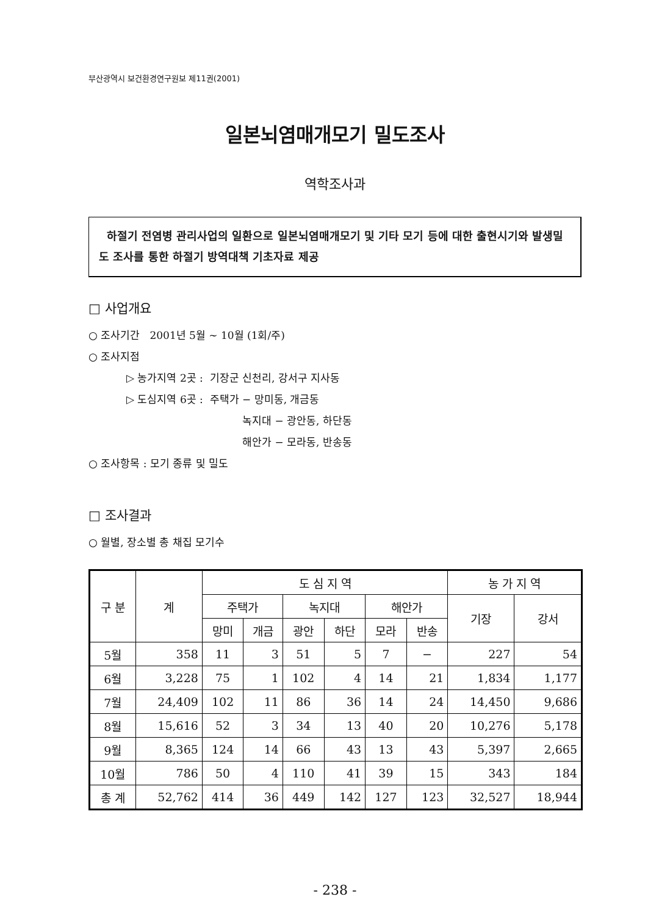부산광역시 보건환경연구원보 제11권(2001)
일본뇌염매개모기 밀도조사
역학조사과
하절기 전염병 관리사업의 일환으로 일본뇌염매개모기 및 기타 모기 등에 대한 출현시기와 발생밀도 조사를 통한 하절기 방역대책 기초자료 제공
□ 사업개요
○ 조사기간 2001년 5월 ~ 10월 (1회/주)
○ 조사지점
▷ 농가지역 2곳 : 기장군 신천리, 강서구 지사동
▷ 도심지역 6곳 : 주택가 − 망미동, 개금동
녹지대 − 광안동, 하단동
해안가 − 모라동, 반송동
○ 조사항목 : 모기 종류 및 밀도
□ 조사결과
○ 월별, 장소별 총 채집 모기수
| 구 분 | 계 | 도 심 지 역 | | | | | | 농 가 지 역 | |
| --- | --- | --- | --- | --- | --- | --- | --- | --- | --- |
| | | 주택가 | | 녹지대 | | 해안가 | | 기장 | 강서 |
| | | 망미 | 개금 | 광안 | 하단 | 모라 | 반송 | | |
| 5월 | 358 | 11 | 3 | 51 | 5 | 7 | − | 227 | 54 |
| 6월 | 3,228 | 75 | 1 | 102 | 4 | 14 | 21 | 1,834 | 1,177 |
| 7월 | 24,409 | 102 | 11 | 86 | 36 | 14 | 24 | 14,450 | 9,686 |
| 8월 | 15,616 | 52 | 3 | 34 | 13 | 40 | 20 | 10,276 | 5,178 |
| 9월 | 8,365 | 124 | 14 | 66 | 43 | 13 | 43 | 5,397 | 2,665 |
| 10월 | 786 | 50 | 4 | 110 | 41 | 39 | 15 | 343 | 184 |
| 총 계 | 52,762 | 414 | 36 | 449 | 142 | 127 | 123 | 32,527 | 18,944 |
- 238 -